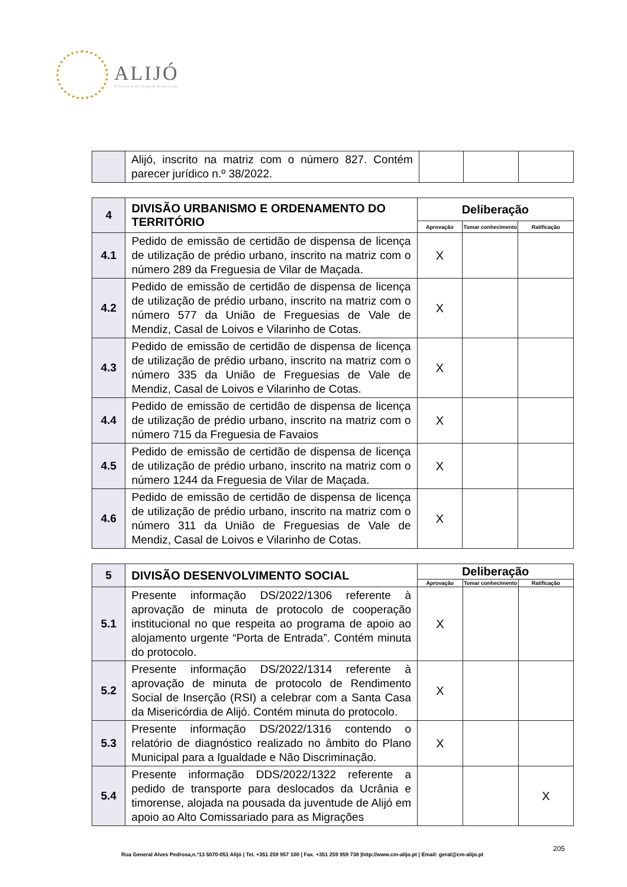ALIJÓ
Território de Origem Demarcada
| | Alijó, inscrito na matriz com o número 827. Contém parecer jurídico n.º 38/2022. | | | |
| 4 | DIVISÃO URBANISMO E ORDENAMENTO DO TERRITÓRIO | Deliberação | | |
| | | Aprovação | Tomar conhecimento | Ratificação |
| 4.1 | Pedido de emissão de certidão de dispensa de licença de utilização de prédio urbano, inscrito na matriz com o número 289 da Freguesia de Vilar de Maçada. | X | | |
| 4.2 | Pedido de emissão de certidão de dispensa de licença de utilização de prédio urbano, inscrito na matriz com o número 577 da União de Freguesias de Vale de Mendiz, Casal de Loivos e Vilarinho de Cotas. | X | | |
| 4.3 | Pedido de emissão de certidão de dispensa de licença de utilização de prédio urbano, inscrito na matriz com o número 335 da União de Freguesias de Vale de Mendiz, Casal de Loivos e Vilarinho de Cotas. | X | | |
| 4.4 | Pedido de emissão de certidão de dispensa de licença de utilização de prédio urbano, inscrito na matriz com o número 715 da Freguesia de Favaios | X | | |
| 4.5 | Pedido de emissão de certidão de dispensa de licença de utilização de prédio urbano, inscrito na matriz com o número 1244 da Freguesia de Vilar de Maçada. | X | | |
| 4.6 | Pedido de emissão de certidão de dispensa de licença de utilização de prédio urbano, inscrito na matriz com o número 311 da União de Freguesias de Vale de Mendiz, Casal de Loivos e Vilarinho de Cotas. | X | | |
| 5 | DIVISÃO DESENVOLVIMENTO SOCIAL | Deliberação | | |
| | | Aprovação | Tomar conhecimento | Ratificação |
| 5.1 | Presente informação DS/2022/1306 referente à aprovação de minuta de protocolo de cooperação institucional no que respeita ao programa de apoio ao alojamento urgente “Porta de Entrada”. Contém minuta do protocolo. | X | | |
| 5.2 | Presente informação DS/2022/1314 referente à aprovação de minuta de protocolo de Rendimento Social de Inserção (RSI) a celebrar com a Santa Casa da Misericórdia de Alijó. Contém minuta do protocolo. | X | | |
| 5.3 | Presente informação DS/2022/1316 contendo o relatório de diagnóstico realizado no âmbito do Plano Municipal para a Igualdade e Não Discriminação. | X | | |
| 5.4 | Presente informação DDS/2022/1322 referente a pedido de transporte para deslocados da Ucrânia e timorense, alojada na pousada da juventude de Alijó em apoio ao Alto Comissariado para as Migrações | | | X |
205
Rua General Alves Pedrosa,n.º13 5070-051 Alijó | Tel. +351 259 957 100 | Fax. +351 259 959 738 |http://www.cm-alijo.pt | Email: geral@cm-alijo.pt